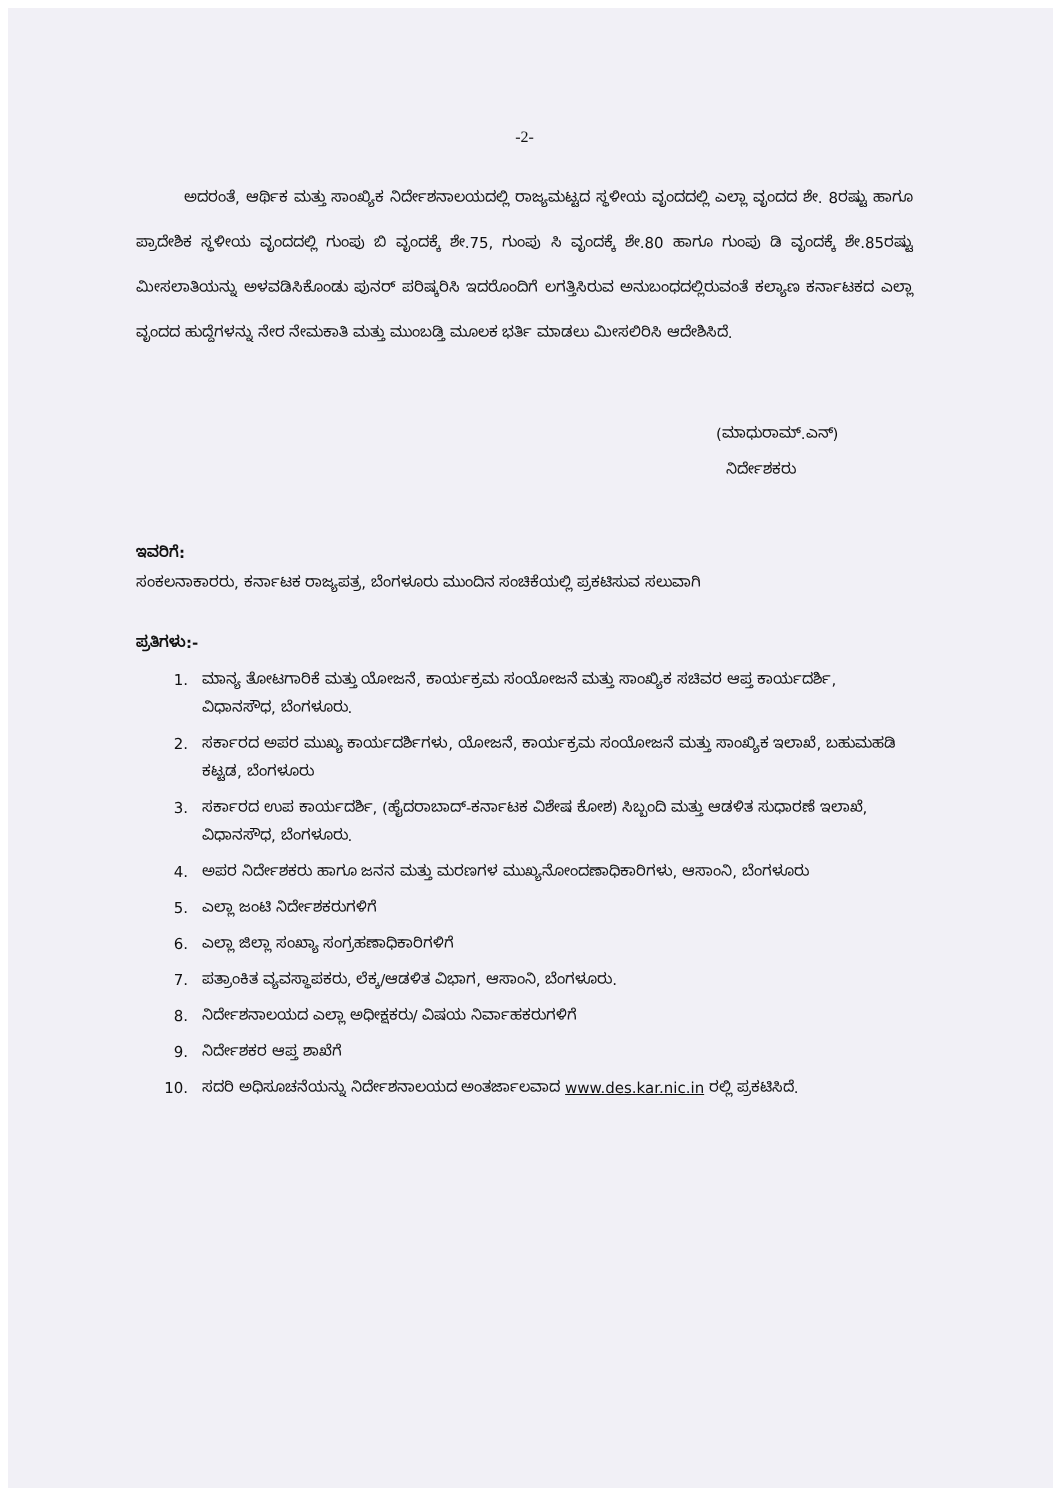-2-
ಅದರಂತೆ, ಆರ್ಥಿಕ ಮತ್ತು ಸಾಂಖ್ಯಿಕ ನಿರ್ದೇಶನಾಲಯದಲ್ಲಿ ರಾಜ್ಯಮಟ್ಟದ ಸ್ಥಳೀಯ ವೃಂದದಲ್ಲಿ ಎಲ್ಲಾ ವೃಂದದ ಶೇ. 8ರಷ್ಟು ಹಾಗೂ ಪ್ರಾದೇಶಿಕ ಸ್ಥಳೀಯ ವೃಂದದಲ್ಲಿ ಗುಂಪು ಬಿ ವೃಂದಕ್ಕೆ ಶೇ.75, ಗುಂಪು ಸಿ ವೃಂದಕ್ಕೆ ಶೇ.80 ಹಾಗೂ ಗುಂಪು ಡಿ ವೃಂದಕ್ಕೆ ಶೇ.85ರಷ್ಟು ಮೀಸಲಾತಿಯನ್ನು ಅಳವಡಿಸಿಕೊಂಡು ಪುನರ್ ಪರಿಷ್ಕರಿಸಿ ಇದರೊಂದಿಗೆ ಲಗತ್ತಿಸಿರುವ ಅನುಬಂಧದಲ್ಲಿರುವಂತೆ ಕಲ್ಯಾಣ ಕರ್ನಾಟಕದ ಎಲ್ಲಾ ವೃಂದದ ಹುದ್ದೆಗಳನ್ನು ನೇರ ನೇಮಕಾತಿ ಮತ್ತು ಮುಂಬಡ್ತಿ ಮೂಲಕ ಭರ್ತಿ ಮಾಡಲು ಮೀಸಲಿರಿಸಿ ಆದೇಶಿಸಿದೆ.
(ಮಾಧುರಾಮ್.ಎನ್)
ನಿರ್ದೇಶಕರು
ಇವರಿಗೆ:
ಸಂಕಲನಾಕಾರರು, ಕರ್ನಾಟಕ ರಾಜ್ಯಪತ್ರ, ಬೆಂಗಳೂರು ಮುಂದಿನ ಸಂಚಿಕೆಯಲ್ಲಿ ಪ್ರಕಟಿಸುವ ಸಲುವಾಗಿ
ಪ್ರತಿಗಳು:-
1. ಮಾನ್ಯ ತೋಟಗಾರಿಕೆ ಮತ್ತು ಯೋಜನೆ, ಕಾರ್ಯಕ್ರಮ ಸಂಯೋಜನೆ ಮತ್ತು ಸಾಂಖ್ಯಿಕ ಸಚಿವರ ಆಪ್ತ ಕಾರ್ಯದರ್ಶಿ, ವಿಧಾನಸೌಧ, ಬೆಂಗಳೂರು.
2. ಸರ್ಕಾರದ ಅಪರ ಮುಖ್ಯ ಕಾರ್ಯದರ್ಶಿಗಳು, ಯೋಜನೆ, ಕಾರ್ಯಕ್ರಮ ಸಂಯೋಜನೆ ಮತ್ತು ಸಾಂಖ್ಯಿಕ ಇಲಾಖೆ, ಬಹುಮಹಡಿ ಕಟ್ಟಡ, ಬೆಂಗಳೂರು
3. ಸರ್ಕಾರದ ಉಪ ಕಾರ್ಯದರ್ಶಿ, (ಹೈದರಾಬಾದ್-ಕರ್ನಾಟಕ ವಿಶೇಷ ಕೋಶ) ಸಿಬ್ಬಂದಿ ಮತ್ತು ಆಡಳಿತ ಸುಧಾರಣೆ ಇಲಾಖೆ, ವಿಧಾನಸೌಧ, ಬೆಂಗಳೂರು.
4. ಅಪರ ನಿರ್ದೇಶಕರು ಹಾಗೂ ಜನನ ಮತ್ತು ಮರಣಗಳ ಮುಖ್ಯನೋಂದಣಾಧಿಕಾರಿಗಳು, ಆಸಾಂನಿ, ಬೆಂಗಳೂರು
5. ಎಲ್ಲಾ ಜಂಟಿ ನಿರ್ದೇಶಕರುಗಳಿಗೆ
6. ಎಲ್ಲಾ ಜಿಲ್ಲಾ ಸಂಖ್ಯಾ ಸಂಗ್ರಹಣಾಧಿಕಾರಿಗಳಿಗೆ
7. ಪತ್ರಾಂಕಿತ ವ್ಯವಸ್ಥಾಪಕರು, ಲೆಕ್ಕ/ಆಡಳಿತ ವಿಭಾಗ, ಆಸಾಂನಿ, ಬೆಂಗಳೂರು.
8. ನಿರ್ದೇಶನಾಲಯದ ಎಲ್ಲಾ ಅಧೀಕ್ಷಕರು/ ವಿಷಯ ನಿರ್ವಾಹಕರುಗಳಿಗೆ
9. ನಿರ್ದೇಶಕರ ಆಪ್ತ ಶಾಖೆಗೆ
10. ಸದರಿ ಅಧಿಸೂಚನೆಯನ್ನು ನಿರ್ದೇಶನಾಲಯದ ಅಂತರ್ಜಾಲವಾದ www.des.kar.nic.in ರಲ್ಲಿ ಪ್ರಕಟಿಸಿದೆ.